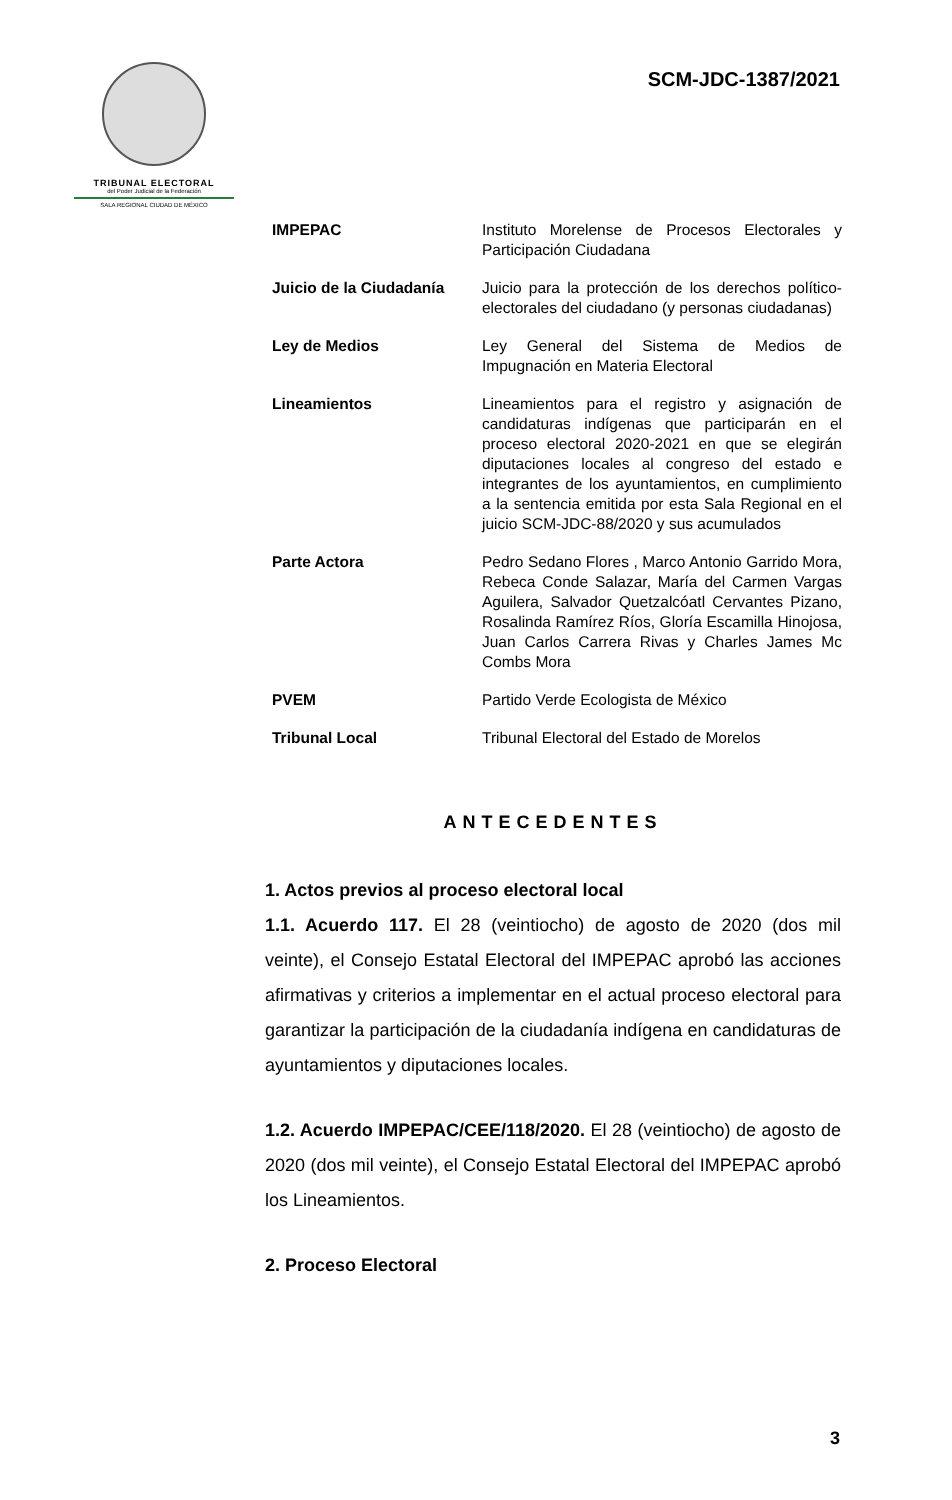TRIBUNAL ELECTORAL
del Poder Judicial de la Federación
SALA REGIONAL CIUDAD DE MÉXICO
SCM-JDC-1387/2021
| IMPEPAC | Instituto Morelense de Procesos Electorales y Participación Ciudadana |
| Juicio de la Ciudadanía | Juicio para la protección de los derechos político-electorales del ciudadano (y personas ciudadanas) |
| Ley de Medios | Ley General del Sistema de Medios de Impugnación en Materia Electoral |
| Lineamientos | Lineamientos para el registro y asignación de candidaturas indígenas que participarán en el proceso electoral 2020-2021 en que se elegirán diputaciones locales al congreso del estado e integrantes de los ayuntamientos, en cumplimiento a la sentencia emitida por esta Sala Regional en el juicio SCM-JDC-88/2020 y sus acumulados |
| Parte Actora | Pedro Sedano Flores , Marco Antonio Garrido Mora, Rebeca Conde Salazar, María del Carmen Vargas Aguilera, Salvador Quetzalcóatl Cervantes Pizano, Rosalinda Ramírez Ríos, Gloría Escamilla Hinojosa, Juan Carlos Carrera Rivas y Charles James Mc Combs Mora |
| PVEM | Partido Verde Ecologista de México |
| Tribunal Local | Tribunal Electoral del Estado de Morelos |
ANTECEDENTES
1. Actos previos al proceso electoral local
1.1. Acuerdo 117. El 28 (veintiocho) de agosto de 2020 (dos mil veinte), el Consejo Estatal Electoral del IMPEPAC aprobó las acciones afirmativas y criterios a implementar en el actual proceso electoral para garantizar la participación de la ciudadanía indígena en candidaturas de ayuntamientos y diputaciones locales.
1.2. Acuerdo IMPEPAC/CEE/118/2020. El 28 (veintiocho) de agosto de 2020 (dos mil veinte), el Consejo Estatal Electoral del IMPEPAC aprobó los Lineamientos.
2. Proceso Electoral
3